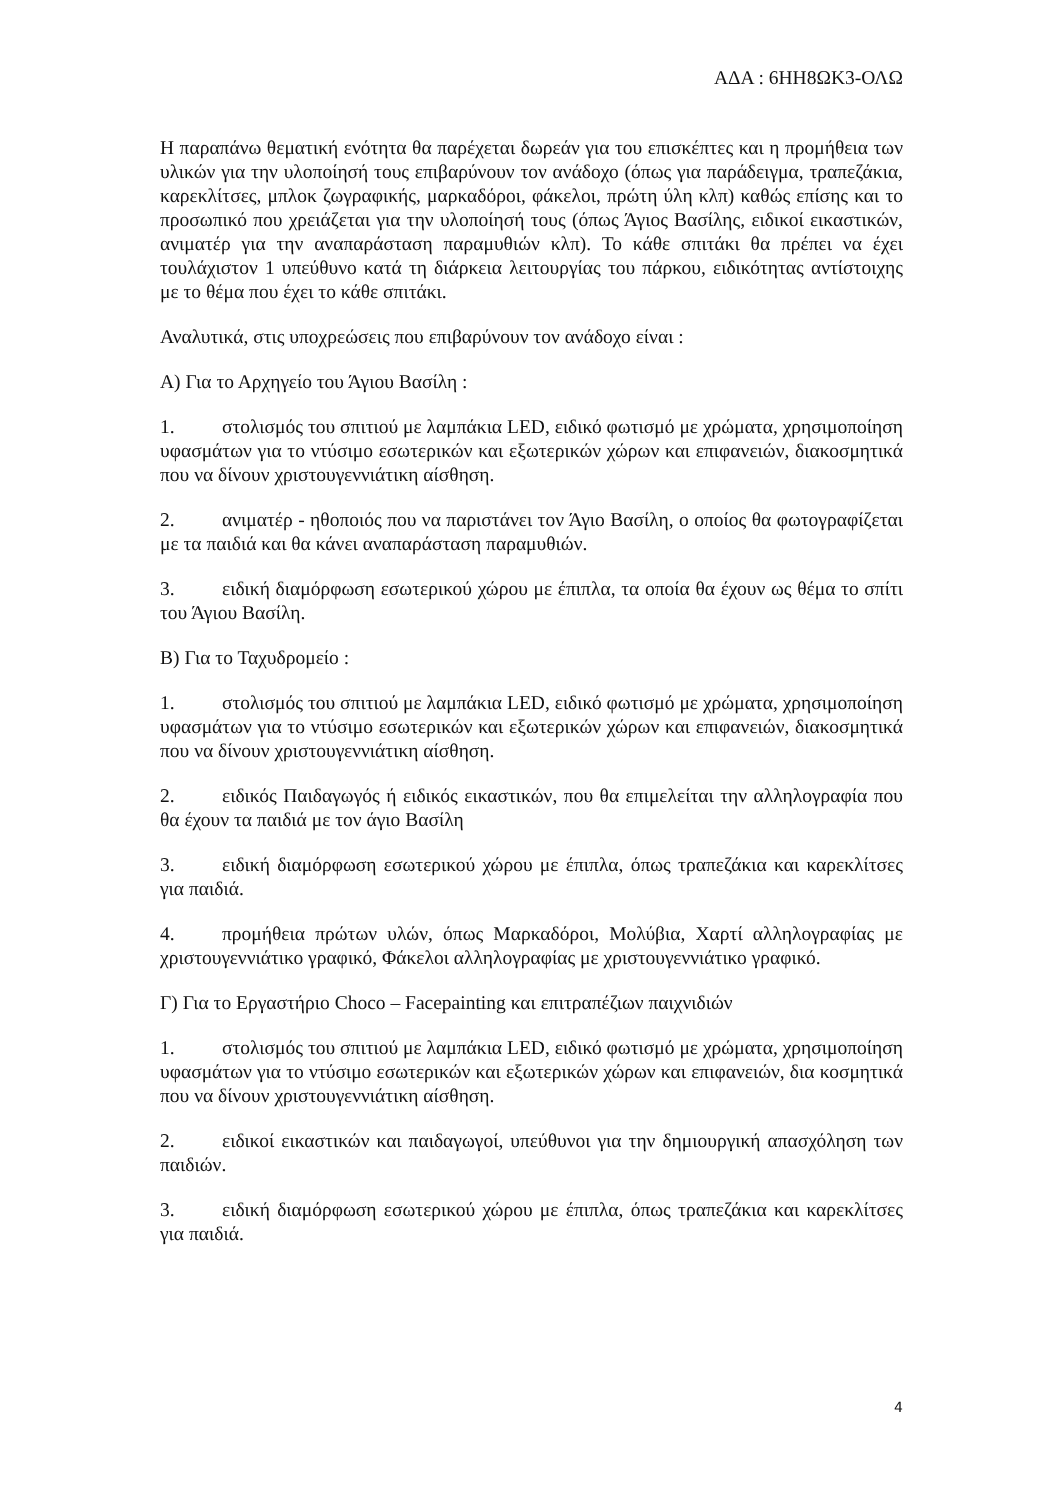ΑΔΑ : 6ΗΗ8ΩΚ3-ΟΛΩ
Η παραπάνω θεματική ενότητα θα παρέχεται δωρεάν για του επισκέπτες και η προμήθεια των υλικών για την υλοποίησή τους επιβαρύνουν τον ανάδοχο (όπως για παράδειγμα, τραπεζάκια, καρεκλίτσες, μπλοκ ζωγραφικής, μαρκαδόροι, φάκελοι, πρώτη ύλη κλπ) καθώς επίσης και το προσωπικό που χρειάζεται για την υλοποίησή τους (όπως Άγιος Βασίλης, ειδικοί εικαστικών, ανιματέρ για την αναπαράσταση παραμυθιών κλπ). Το κάθε σπιτάκι θα πρέπει να έχει τουλάχιστον 1 υπεύθυνο κατά τη διάρκεια λειτουργίας του πάρκου, ειδικότητας αντίστοιχης με το θέμα που έχει το κάθε σπιτάκι.
Αναλυτικά, στις υποχρεώσεις που επιβαρύνουν τον ανάδοχο είναι :
Α) Για το Αρχηγείο του Άγιου Βασίλη :
1. στολισμός του σπιτιού με λαμπάκια LED, ειδικό φωτισμό με χρώματα, χρησιμοποίηση υφασμάτων για το ντύσιμο εσωτερικών και εξωτερικών χώρων και επιφανειών, διακοσμητικά που να δίνουν χριστουγεννιάτικη αίσθηση.
2. ανιματέρ - ηθοποιός που να παριστάνει τον Άγιο Βασίλη, ο οποίος θα φωτογραφίζεται με τα παιδιά και θα κάνει αναπαράσταση παραμυθιών.
3. ειδική διαμόρφωση εσωτερικού χώρου με έπιπλα, τα οποία θα έχουν ως θέμα το σπίτι του Άγιου Βασίλη.
Β) Για το Ταχυδρομείο :
1. στολισμός του σπιτιού με λαμπάκια LED, ειδικό φωτισμό με χρώματα, χρησιμοποίηση υφασμάτων για το ντύσιμο εσωτερικών και εξωτερικών χώρων και επιφανειών, διακοσμητικά που να δίνουν χριστουγεννιάτικη αίσθηση.
2. ειδικός Παιδαγωγός ή ειδικός εικαστικών, που θα επιμελείται την αλληλογραφία που θα έχουν τα παιδιά με τον άγιο Βασίλη
3. ειδική διαμόρφωση εσωτερικού χώρου με έπιπλα, όπως τραπεζάκια και καρεκλίτσες για παιδιά.
4. προμήθεια πρώτων υλών, όπως Μαρκαδόροι, Μολύβια, Χαρτί αλληλογραφίας με χριστουγεννιάτικο γραφικό, Φάκελοι αλληλογραφίας με χριστουγεννιάτικο γραφικό.
Γ) Για το Εργαστήριο Choco – Facepainting και επιτραπέζιων παιχνιδιών
1. στολισμός του σπιτιού με λαμπάκια LED, ειδικό φωτισμό με χρώματα, χρησιμοποίηση υφασμάτων για το ντύσιμο εσωτερικών και εξωτερικών χώρων και επιφανειών, δια κοσμητικά που να δίνουν χριστουγεννιάτικη αίσθηση.
2. ειδικοί εικαστικών και παιδαγωγοί, υπεύθυνοι για την δημιουργική απασχόληση των παιδιών.
3. ειδική διαμόρφωση εσωτερικού χώρου με έπιπλα, όπως τραπεζάκια και καρεκλίτσες για παιδιά.
4